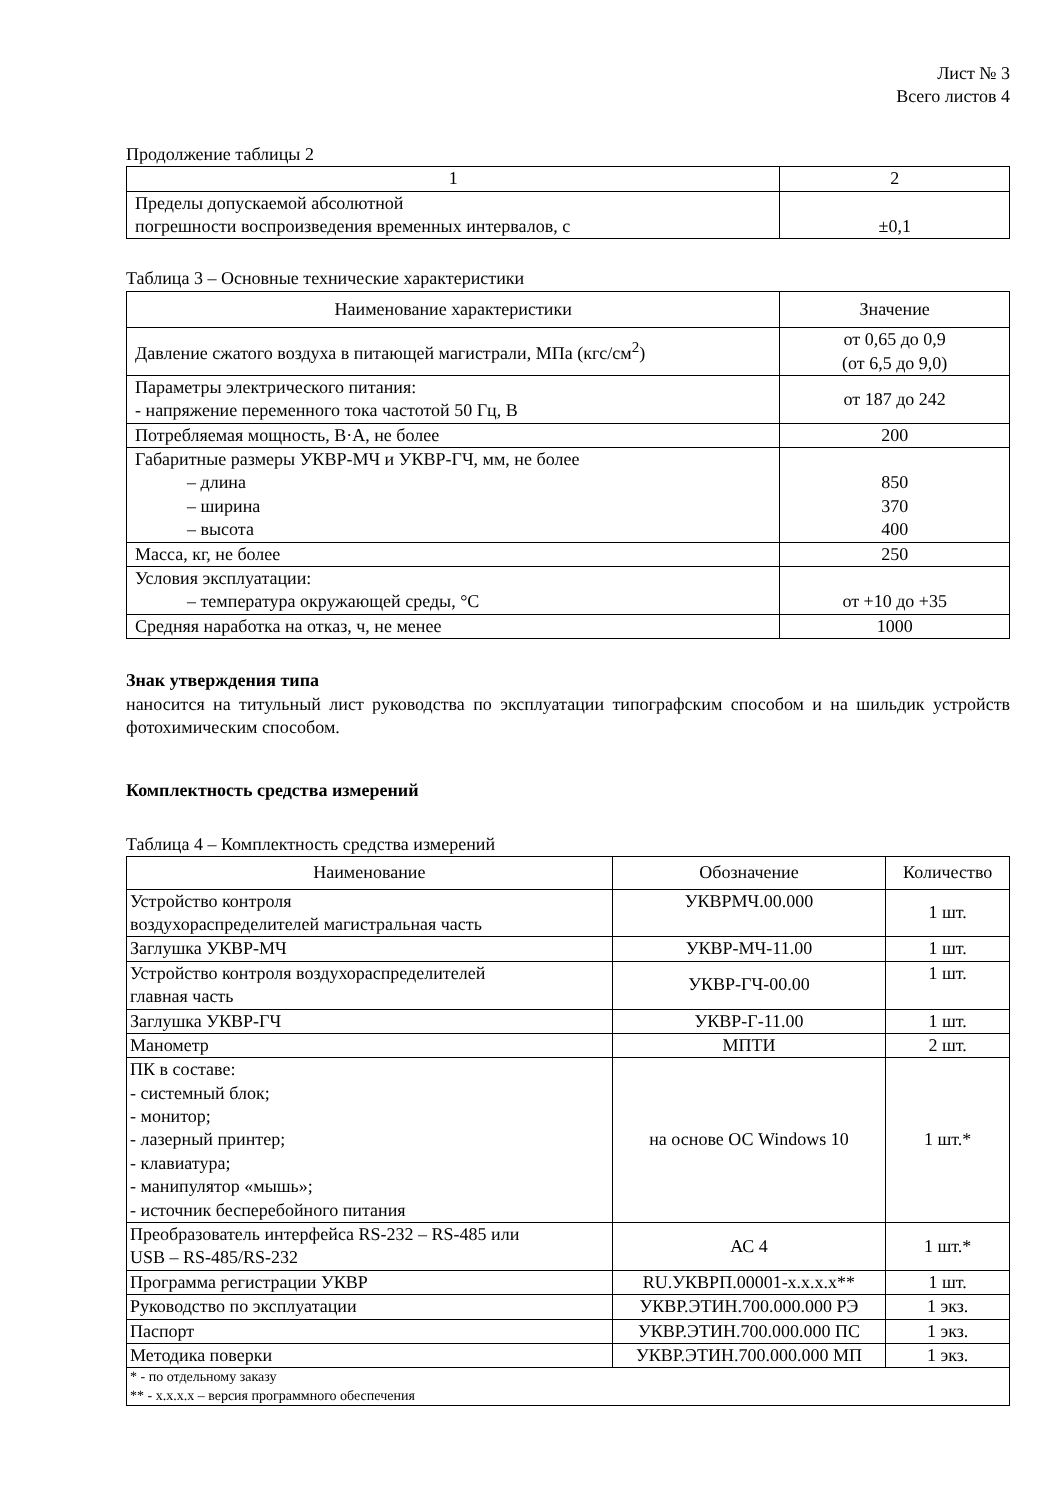Лист № 3
Всего листов 4
Продолжение таблицы 2
| 1 | 2 |
| --- | --- |
| Пределы допускаемой абсолютной погрешности воспроизведения временных интервалов, с | ±0,1 |
Таблица 3 – Основные технические характеристики
| Наименование характеристики | Значение |
| --- | --- |
| Давление сжатого воздуха в питающей магистрали, МПа (кгс/см<sup>2</sup>) | от 0,65 до 0,9 (от 6,5 до 9,0) |
| Параметры электрического питания: - напряжение переменного тока частотой 50 Гц, В | от 187 до 242 |
| Потребляемая мощность, В·А, не более | 200 |
| Габаритные размеры УКВР-МЧ и УКВР-ГЧ, мм, не более – длина – ширина – высота | 850 370 400 |
| Масса, кг, не более | 250 |
| Условия эксплуатации: – температура окружающей среды, °С | от +10 до +35 |
| Средняя наработка на отказ, ч, не менее | 1000 |
Знак утверждения типа
наносится на титульный лист руководства по эксплуатации типографским способом и на шильдик устройств фотохимическим способом.
Комплектность средства измерений
Таблица 4 – Комплектность средства измерений
| Наименование | Обозначение | Количество |
| --- | --- | --- |
| Устройство контроля воздухораспределителей магистральная часть | УКВРМЧ.00.000 | 1 шт. |
| Заглушка УКВР-МЧ | УКВР-МЧ-11.00 | 1 шт. |
| Устройство контроля воздухораспределителей главная часть | УКВР-ГЧ-00.00 | 1 шт. |
| Заглушка УКВР-ГЧ | УКВР-Г-11.00 | 1 шт. |
| Манометр | МПТИ | 2 шт. |
| ПК в составе: - системный блок; - монитор; - лазерный принтер; - клавиатура; - манипулятор «мышь»; - источник бесперебойного питания | на основе ОС Windows 10 | 1 шт.* |
| Преобразователь интерфейса RS-232 – RS-485 или USB – RS-485/RS-232 | АС 4 | 1 шт.* |
| Программа регистрации УКВР | RU.УКВРП.00001-х.х.х.х** | 1 шт. |
| Руководство по эксплуатации | УКВР.ЭТИН.700.000.000 РЭ | 1 экз. |
| Паспорт | УКВР.ЭТИН.700.000.000 ПС | 1 экз. |
| Методика поверки | УКВР.ЭТИН.700.000.000 МП | 1 экз. |
| * - по отдельному заказу ** - х.х.х.х – версия программного обеспечения | | |